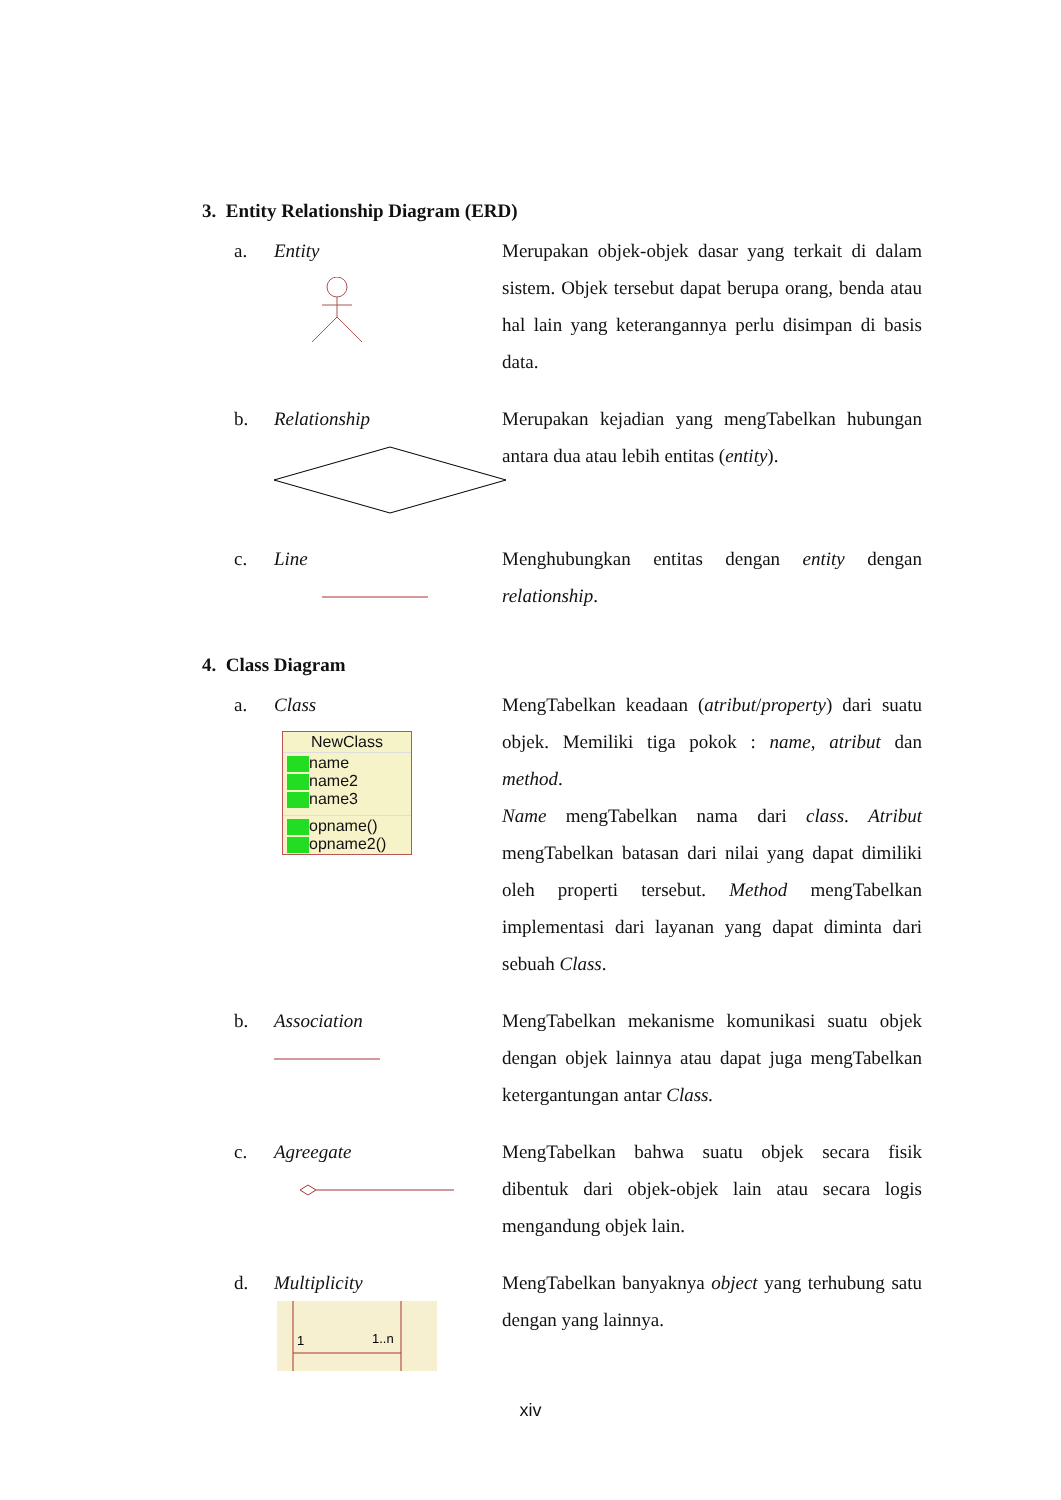3. Entity Relationship Diagram (ERD)
a. Entity Merupakan objek-objek dasar yang terkait di dalam sistem. Objek tersebut dapat berupa orang, benda atau hal lain yang keterangannya perlu disimpan di basis data.
b. Relationship Merupakan kejadian yang mengTabelkan hubungan antara dua atau lebih entitas (entity).
c. Line Menghubungkan entitas dengan entity dengan relationship.
4. Class Diagram
a. Class
NewClass
name
name2
name3
opname()
opname2()
MengTabelkan keadaan (atribut/property) dari suatu objek. Memiliki tiga pokok : name, atribut dan method.
Name mengTabelkan nama dari class. Atribut mengTabelkan batasan dari nilai yang dapat dimiliki oleh properti tersebut. Method mengTabelkan implementasi dari layanan yang dapat diminta dari sebuah Class.
b. Association MengTabelkan mekanisme komunikasi suatu objek dengan objek lainnya atau dapat juga mengTabelkan ketergantungan antar Class.
c. Agreegate MengTabelkan bahwa suatu objek secara fisik dibentuk dari objek-objek lain atau secara logis mengandung objek lain.
d. Multiplicity
1
1..n
MengTabelkan banyaknya object yang terhubung satu dengan yang lainnya.
xiv